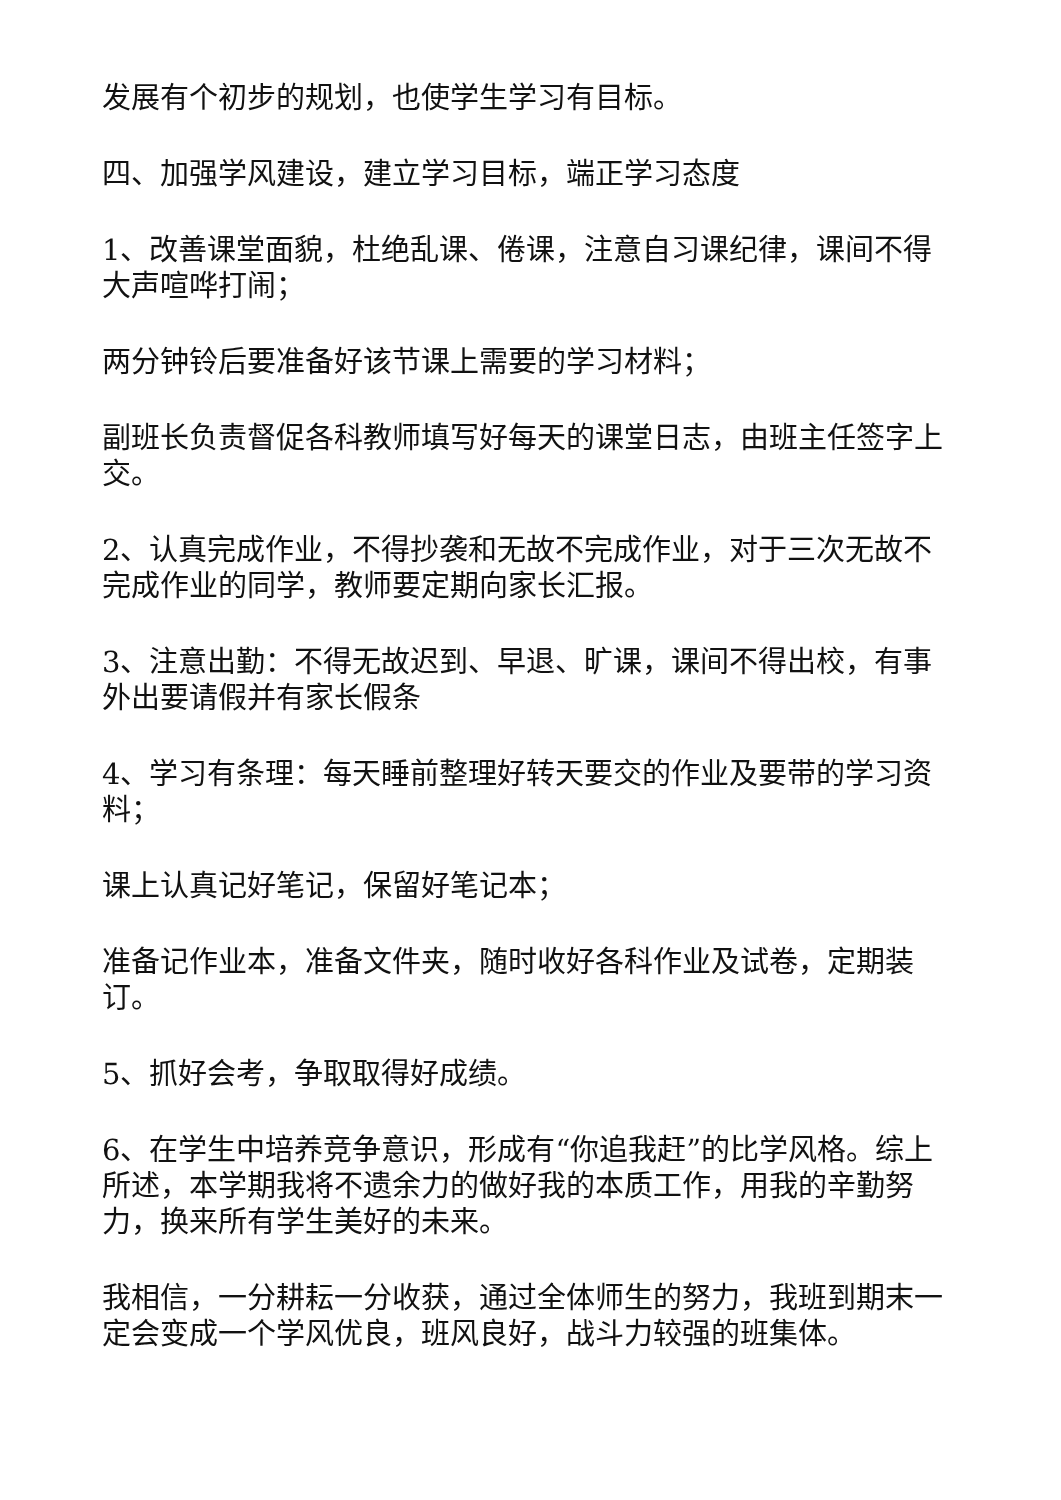发展有个初步的规划，也使学生学习有目标。
四、加强学风建设，建立学习目标，端正学习态度
1、改善课堂面貌，杜绝乱课、倦课，注意自习课纪律，课间不得大声喧哗打闹；
两分钟铃后要准备好该节课上需要的学习材料；
副班长负责督促各科教师填写好每天的课堂日志，由班主任签字上交。
2、认真完成作业，不得抄袭和无故不完成作业，对于三次无故不完成作业的同学，教师要定期向家长汇报。
3、注意出勤：不得无故迟到、早退、旷课，课间不得出校，有事外出要请假并有家长假条
4、学习有条理：每天睡前整理好转天要交的作业及要带的学习资料；
课上认真记好笔记，保留好笔记本；
准备记作业本，准备文件夹，随时收好各科作业及试卷，定期装订。
5、抓好会考，争取取得好成绩。
6、在学生中培养竞争意识，形成有“你追我赶”的比学风格。综上所述，本学期我将不遗余力的做好我的本质工作，用我的辛勤努力，换来所有学生美好的未来。
我相信，一分耕耘一分收获，通过全体师生的努力，我班到期末一定会变成一个学风优良，班风良好，战斗力较强的班集体。